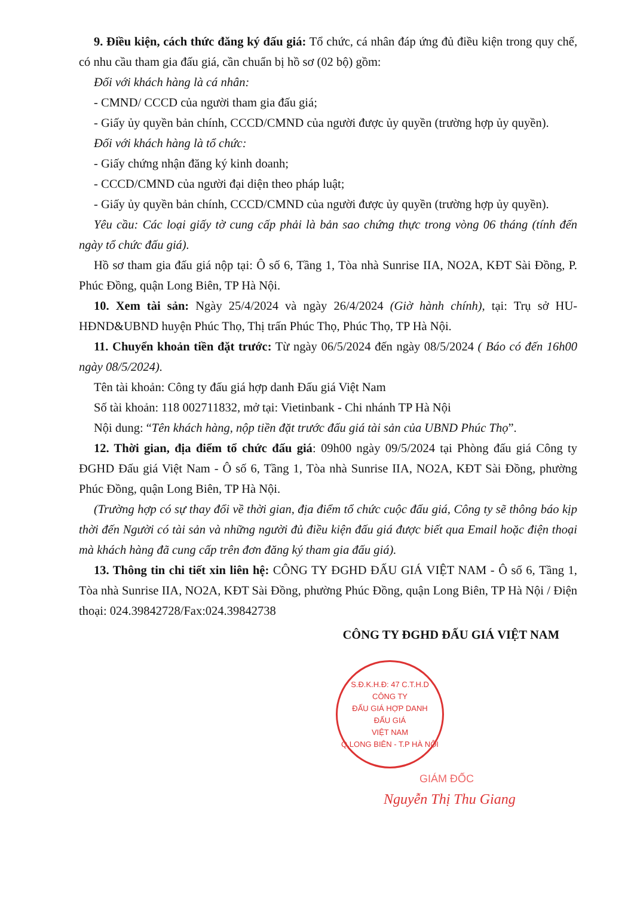9. Điều kiện, cách thức đăng ký đấu giá: Tổ chức, cá nhân đáp ứng đủ điều kiện trong quy chế, có nhu cầu tham gia đấu giá, cần chuẩn bị hồ sơ (02 bộ) gồm:
Đối với khách hàng là cá nhân:
- CMND/ CCCD của người tham gia đấu giá;
- Giấy ủy quyền bản chính, CCCD/CMND của người được ủy quyền (trường hợp ủy quyền).
Đối với khách hàng là tổ chức:
- Giấy chứng nhận đăng ký kinh doanh;
- CCCD/CMND của người đại diện theo pháp luật;
- Giấy ủy quyền bản chính, CCCD/CMND của người được ủy quyền (trường hợp ủy quyền).
Yêu cầu: Các loại giấy tờ cung cấp phải là bản sao chứng thực trong vòng 06 tháng (tính đến ngày tổ chức đấu giá).
Hồ sơ tham gia đấu giá nộp tại: Ô số 6, Tầng 1, Tòa nhà Sunrise IIA, NO2A, KĐT Sài Đồng, P. Phúc Đồng, quận Long Biên, TP Hà Nội.
10. Xem tài sản: Ngày 25/4/2024 và ngày 26/4/2024 (Giờ hành chính), tại: Trụ sở HU-HĐND&UBND huyện Phúc Thọ, Thị trấn Phúc Thọ, Phúc Thọ, TP Hà Nội.
11. Chuyển khoản tiền đặt trước: Từ ngày 06/5/2024 đến ngày 08/5/2024 ( Báo có đến 16h00 ngày 08/5/2024).
Tên tài khoản: Công ty đấu giá hợp danh Đấu giá Việt Nam
Số tài khoản: 118 002711832, mở tại: Vietinbank - Chi nhánh TP Hà Nội
Nội dung: “Tên khách hàng, nộp tiền đặt trước đấu giá tài sản của UBND Phúc Thọ”.
12. Thời gian, địa điểm tổ chức đấu giá: 09h00 ngày 09/5/2024 tại Phòng đấu giá Công ty ĐGHD Đấu giá Việt Nam - Ô số 6, Tầng 1, Tòa nhà Sunrise IIA, NO2A, KĐT Sài Đồng, phường Phúc Đồng, quận Long Biên, TP Hà Nội.
(Trường hợp có sự thay đổi về thời gian, địa điểm tổ chức cuộc đấu giá, Công ty sẽ thông báo kịp thời đến Người có tài sản và những người đủ điều kiện đấu giá được biết qua Email hoặc điện thoại mà khách hàng đã cung cấp trên đơn đăng ký tham gia đấu giá).
13. Thông tin chi tiết xin liên hệ: CÔNG TY ĐGHD ĐẤU GIÁ VIỆT NAM - Ô số 6, Tầng 1, Tòa nhà Sunrise IIA, NO2A, KĐT Sài Đồng, phường Phúc Đồng, quận Long Biên, TP Hà Nội / Điện thoại: 024.39842728/Fax:024.39842738
CÔNG TY ĐGHD ĐẤU GIÁ VIỆT NAM
S.Đ.K.H.Đ: 47 C.T.H.D
CÔNG TY
ĐẤU GIÁ HỢP DANH
ĐẤU GIÁ
VIỆT NAM
Q.LONG BIÊN - T.P HÀ NỘI
GIÁM ĐỐC
Nguyễn Thị Thu Giang